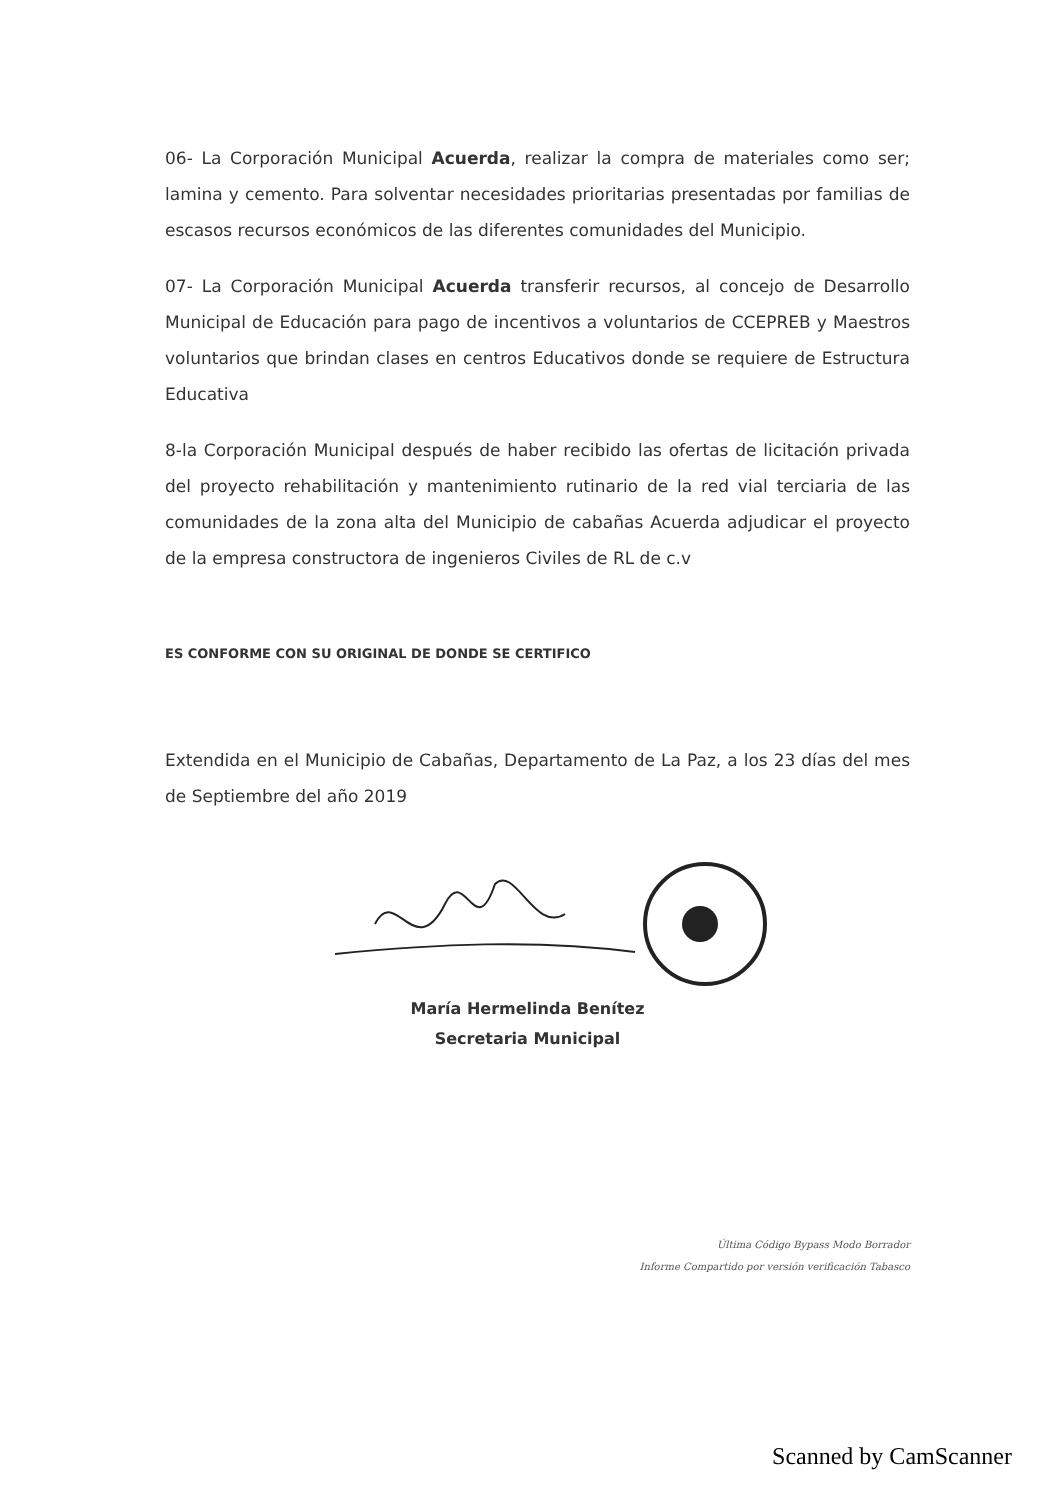06- La Corporación Municipal Acuerda, realizar la compra de materiales como ser; lamina y cemento. Para solventar necesidades prioritarias presentadas por familias de escasos recursos económicos de las diferentes comunidades del Municipio.
07- La Corporación Municipal Acuerda transferir recursos, al concejo de Desarrollo Municipal de Educación para pago de incentivos a voluntarios de CCEPREB y Maestros voluntarios que brindan clases en centros Educativos donde se requiere de Estructura Educativa
8-la Corporación Municipal después de haber recibido las ofertas de licitación privada del proyecto rehabilitación y mantenimiento rutinario de la red vial terciaria de las comunidades de la zona alta del Municipio de cabañas Acuerda adjudicar el proyecto de la empresa constructora de ingenieros Civiles de RL de c.v
ES CONFORME CON SU ORIGINAL DE DONDE SE CERTIFICO
Extendida en el Municipio de Cabañas, Departamento de La Paz, a los 23 días del mes de Septiembre del año 2019
María Hermelinda Benítez
Secretaria Municipal
Última Código Bypass Modo Borrador
Informe Compartido por versión verificación Tabasco
Scanned by CamScanner